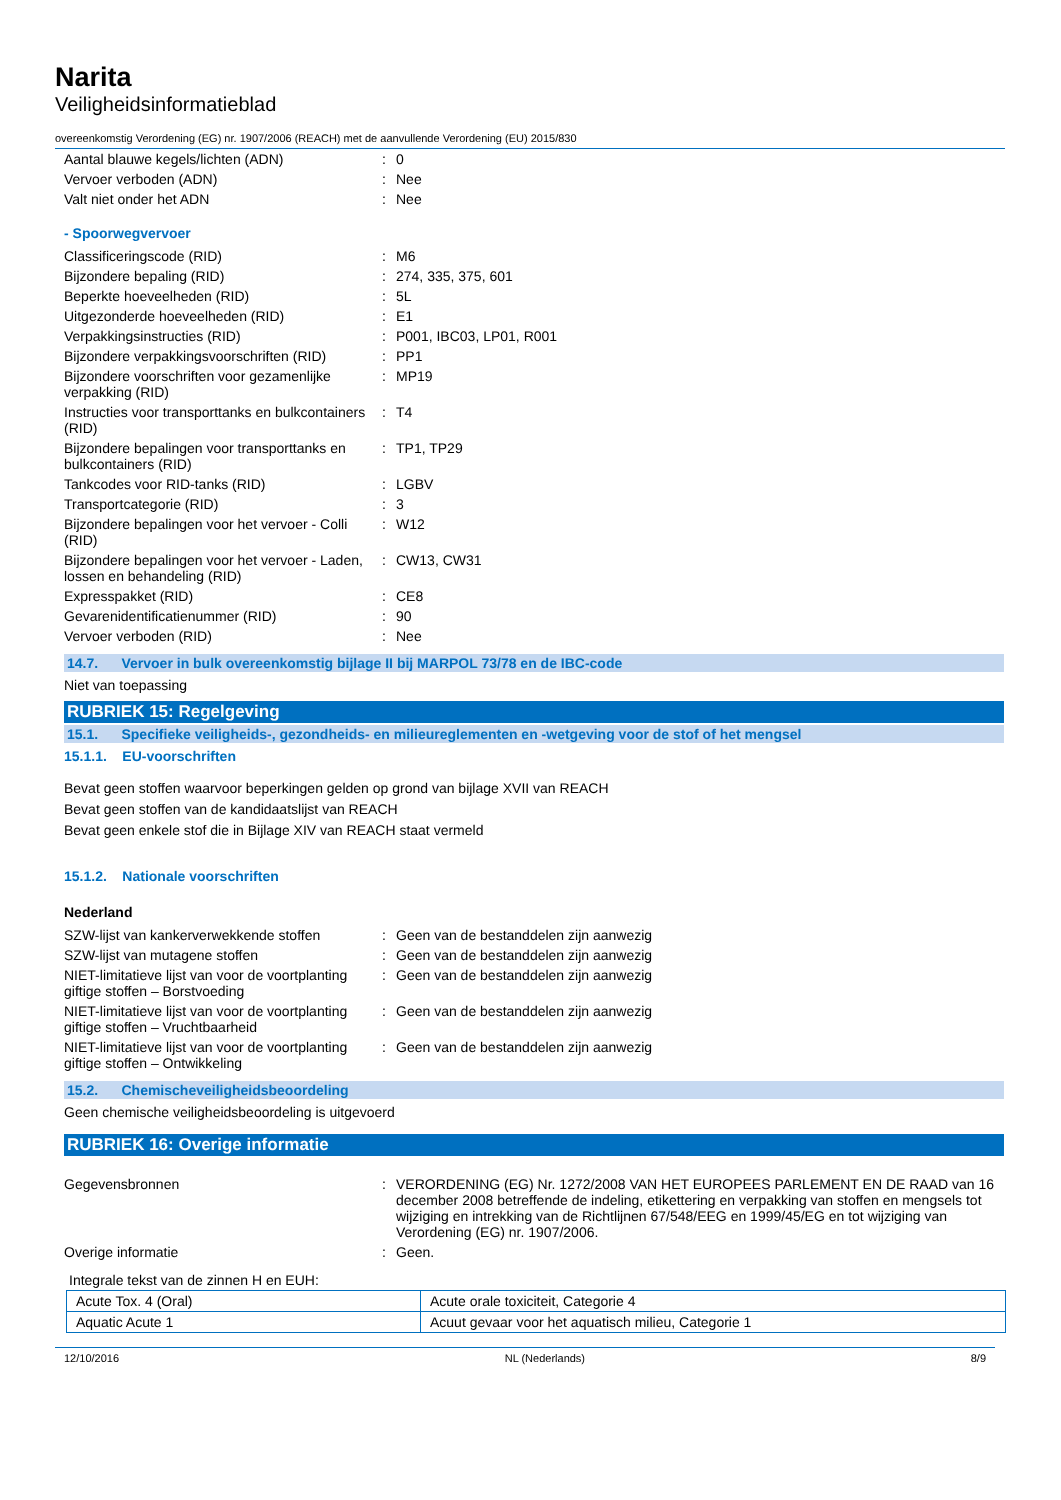Narita
Veiligheidsinformatieblad
overeenkomstig Verordening (EG) nr. 1907/2006 (REACH) met de aanvullende Verordening (EU) 2015/830
| Aantal blauwe kegels/lichten (ADN) | : | 0 |
| Vervoer verboden (ADN) | : | Nee |
| Valt niet onder het ADN | : | Nee |
- Spoorwegvervoer
| Classificeringscode (RID) | : | M6 |
| Bijzondere bepaling (RID) | : | 274, 335, 375, 601 |
| Beperkte hoeveelheden (RID) | : | 5L |
| Uitgezonderde hoeveelheden (RID) | : | E1 |
| Verpakkingsinstructies (RID) | : | P001, IBC03, LP01, R001 |
| Bijzondere verpakkingsvoorschriften (RID) | : | PP1 |
| Bijzondere voorschriften voor gezamenlijke verpakking (RID) | : | MP19 |
| Instructies voor transporttanks en bulkcontainers (RID) | : | T4 |
| Bijzondere bepalingen voor transporttanks en bulkcontainers (RID) | : | TP1, TP29 |
| Tankcodes voor RID-tanks (RID) | : | LGBV |
| Transportcategorie (RID) | : | 3 |
| Bijzondere bepalingen voor het vervoer - Colli (RID) | : | W12 |
| Bijzondere bepalingen voor het vervoer - Laden, lossen en behandeling (RID) | : | CW13, CW31 |
| Expresspakket (RID) | : | CE8 |
| Gevarenidentificatienummer (RID) | : | 90 |
| Vervoer verboden (RID) | : | Nee |
14.7. Vervoer in bulk overeenkomstig bijlage II bij MARPOL 73/78 en de IBC-code
Niet van toepassing
RUBRIEK 15: Regelgeving
15.1. Specifieke veiligheids-, gezondheids- en milieureglementen en -wetgeving voor de stof of het mengsel
15.1.1. EU-voorschriften
Bevat geen stoffen waarvoor beperkingen gelden op grond van bijlage XVII van REACH
Bevat geen stoffen van de kandidaatslijst van REACH
Bevat geen enkele stof die in Bijlage XIV van REACH staat vermeld
15.1.2. Nationale voorschriften
Nederland
| SZW-lijst van kankerverwekkende stoffen | : | Geen van de bestanddelen zijn aanwezig |
| SZW-lijst van mutagene stoffen | : | Geen van de bestanddelen zijn aanwezig |
| NIET-limitatieve lijst van voor de voortplanting giftige stoffen – Borstvoeding | : | Geen van de bestanddelen zijn aanwezig |
| NIET-limitatieve lijst van voor de voortplanting giftige stoffen – Vruchtbaarheid | : | Geen van de bestanddelen zijn aanwezig |
| NIET-limitatieve lijst van voor de voortplanting giftige stoffen – Ontwikkeling | : | Geen van de bestanddelen zijn aanwezig |
15.2. Chemischeveiligheidsbeoordeling
Geen chemische veiligheidsbeoordeling is uitgevoerd
RUBRIEK 16: Overige informatie
| Gegevensbronnen | : | VERORDENING (EG) Nr. 1272/2008 VAN HET EUROPEES PARLEMENT EN DE RAAD van 16 december 2008 betreffende de indeling, etikettering en verpakking van stoffen en mengsels tot wijziging en intrekking van de Richtlijnen 67/548/EEG en 1999/45/EG en tot wijziging van Verordening (EG) nr. 1907/2006. |
| Overige informatie | : | Geen. |
Integrale tekst van de zinnen H en EUH:
| Acute Tox. 4 (Oral) | Acute orale toxiciteit, Categorie 4 |
| Aquatic Acute 1 | Acuut gevaar voor het aquatisch milieu, Categorie 1 |
12/10/2016 NL (Nederlands) 8/9